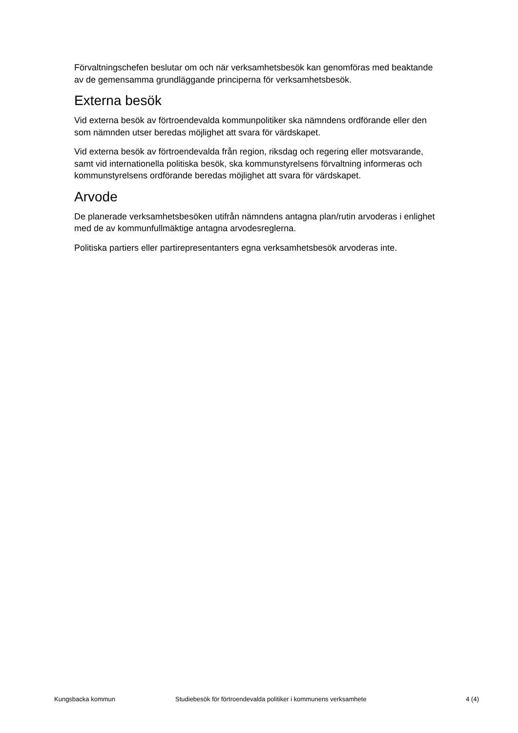Förvaltningschefen beslutar om och när verksamhetsbesök kan genomföras med beaktande av de gemensamma grundläggande principerna för verksamhetsbesök.
Externa besök
Vid externa besök av förtroendevalda kommunpolitiker ska nämndens ordförande eller den som nämnden utser beredas möjlighet att svara för värdskapet.
Vid externa besök av förtroendevalda från region, riksdag och regering eller motsvarande, samt vid internationella politiska besök, ska kommunstyrelsens förvaltning informeras och kommunstyrelsens ordförande beredas möjlighet att svara för värdskapet.
Arvode
De planerade verksamhetsbesöken utifrån nämndens antagna plan/rutin arvoderas i enlighet med de av kommunfullmäktige antagna arvodesreglerna.
Politiska partiers eller partirepresentanters egna verksamhetsbesök arvoderas inte.
Kungsbacka kommun Studiebesök för förtroendevalda politiker i kommunens verksamhete 4 (4)